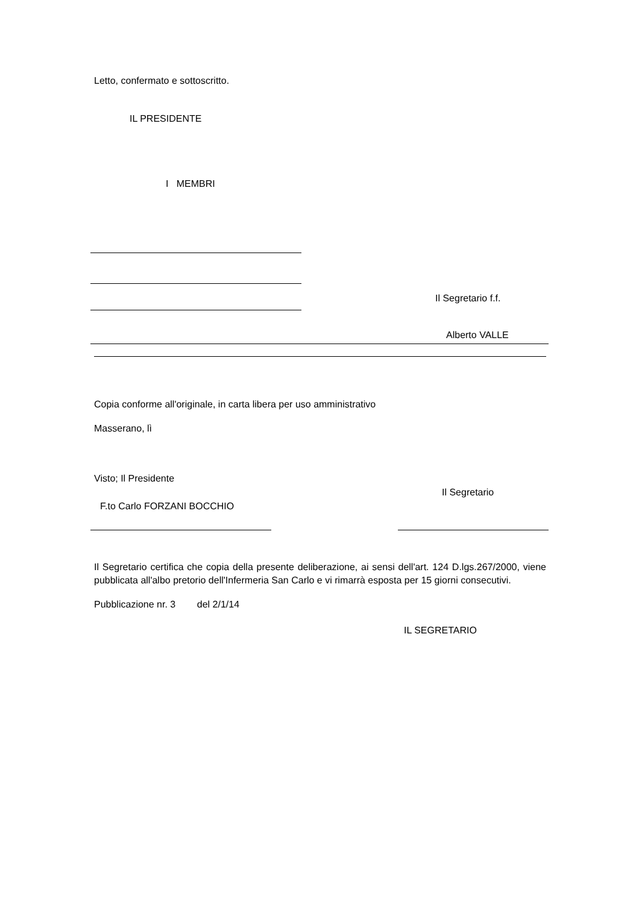Letto, confermato e sottoscritto.
IL PRESIDENTE
I MEMBRI
Il Segretario f.f.
Alberto VALLE
Copia conforme all'originale, in carta libera per uso amministrativo
Masserano, lì
Visto; Il Presidente
Il Segretario
F.to Carlo FORZANI BOCCHIO
Il Segretario certifica che copia della presente deliberazione, ai sensi dell'art. 124 D.lgs.267/2000, viene pubblicata all'albo pretorio dell'Infermeria San Carlo e vi rimarrà esposta per 15 giorni consecutivi.
Pubblicazione nr. 3 del 2/1/14
IL SEGRETARIO